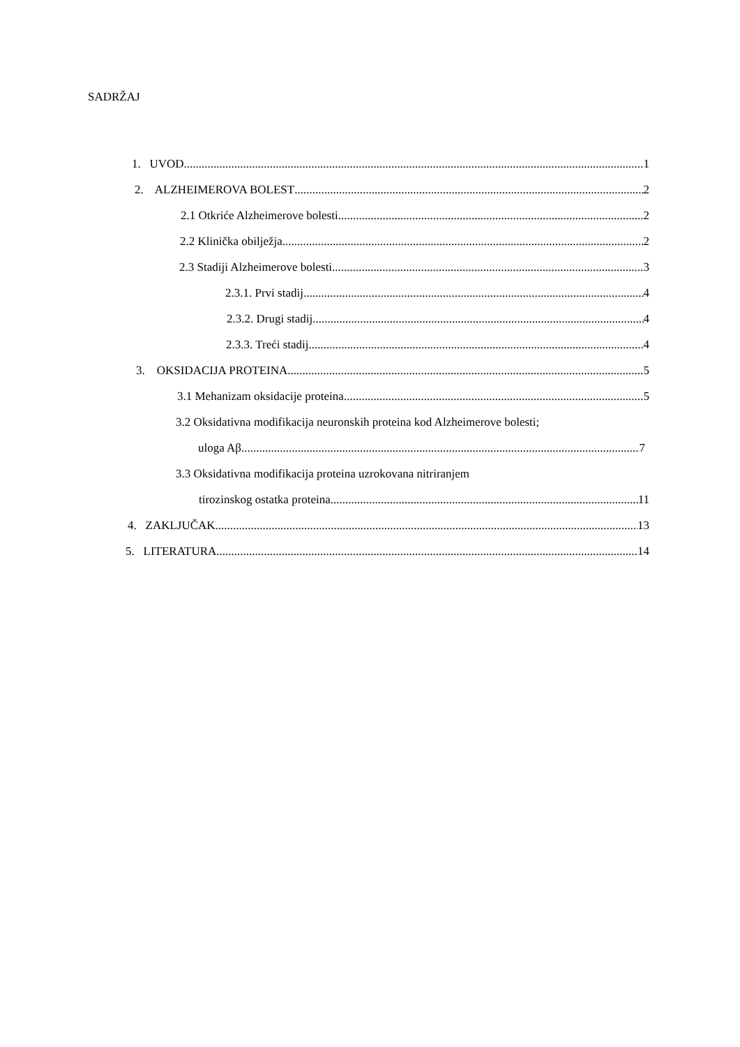SADRŽAJ
1. UVOD 1
2. ALZHEIMEROVA BOLEST 2
2.1 Otkriće Alzheimerove bolesti 2
2.2 Klinička obilježja 2
2.3 Stadiji Alzheimerove bolesti 3
2.3.1. Prvi stadij 4
2.3.2. Drugi stadij 4
2.3.3. Treći stadij 4
3. OKSIDACIJA PROTEINA 5
3.1 Mehanizam oksidacije proteina 5
3.2 Oksidativna modifikacija neuronskih proteina kod Alzheimerove bolesti;
uloga Aβ 7
3.3 Oksidativna modifikacija proteina uzrokovana nitriranjem
tirozinskog ostatka proteina 11
4. ZAKLJUČAK 13
5. LITERATURA 14